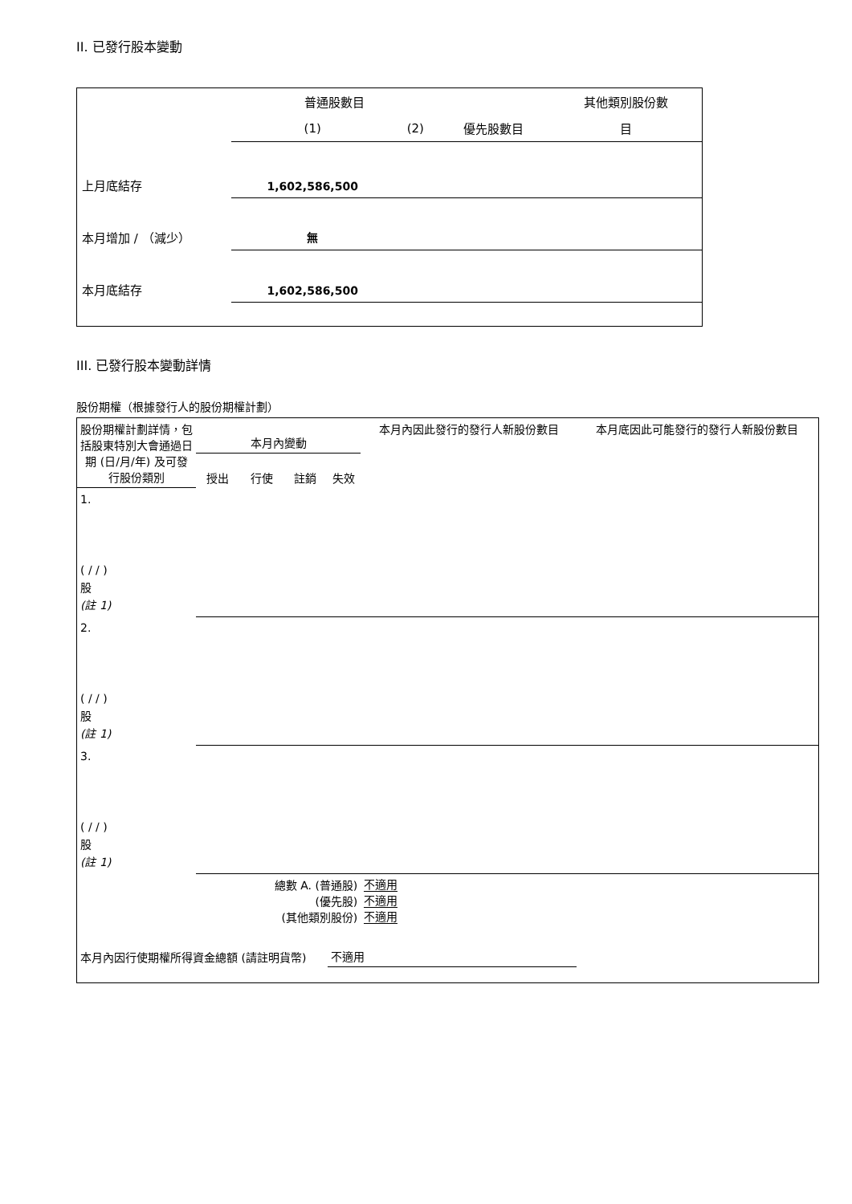II. 已發行股本變動
| | 普通股數目 | | | 其他類別股份數 |
| | (1) | (2) | 優先股數目 | 目 |
| 上月底結存 | 1,602,586,500 | | | |
| 本月增加 / （減少） | 無 | | | |
| 本月底結存 | 1,602,586,500 | | | |
III. 已發行股本變動詳情
股份期權（根據發行人的股份期權計劃）
| 股份期權計劃詳情，包括股東特別大會通過日期 (日/月/年) 及可發行股份類別 | 本月內變動 | | | | 本月內因此發行的發行人新股份數目 | 本月底因此可能發行的發行人新股份數目 |
| | 授出 | 行使 | 註銷 | 失效 | | |
| 1. ( / / ) 股 (註 1) | | | | | | |
| 2. ( / / ) 股 (註 1) | | | | | | |
| 3. ( / / ) 股 (註 1) | | | | | | |
| 總數 A. (普通股) (優先股) (其他類別股份) | | | | | 不適用 不適用 不適用 | |
| 本月內因行使期權所得資金總額 (請註明貨幣) | | | | 不適用 | | |